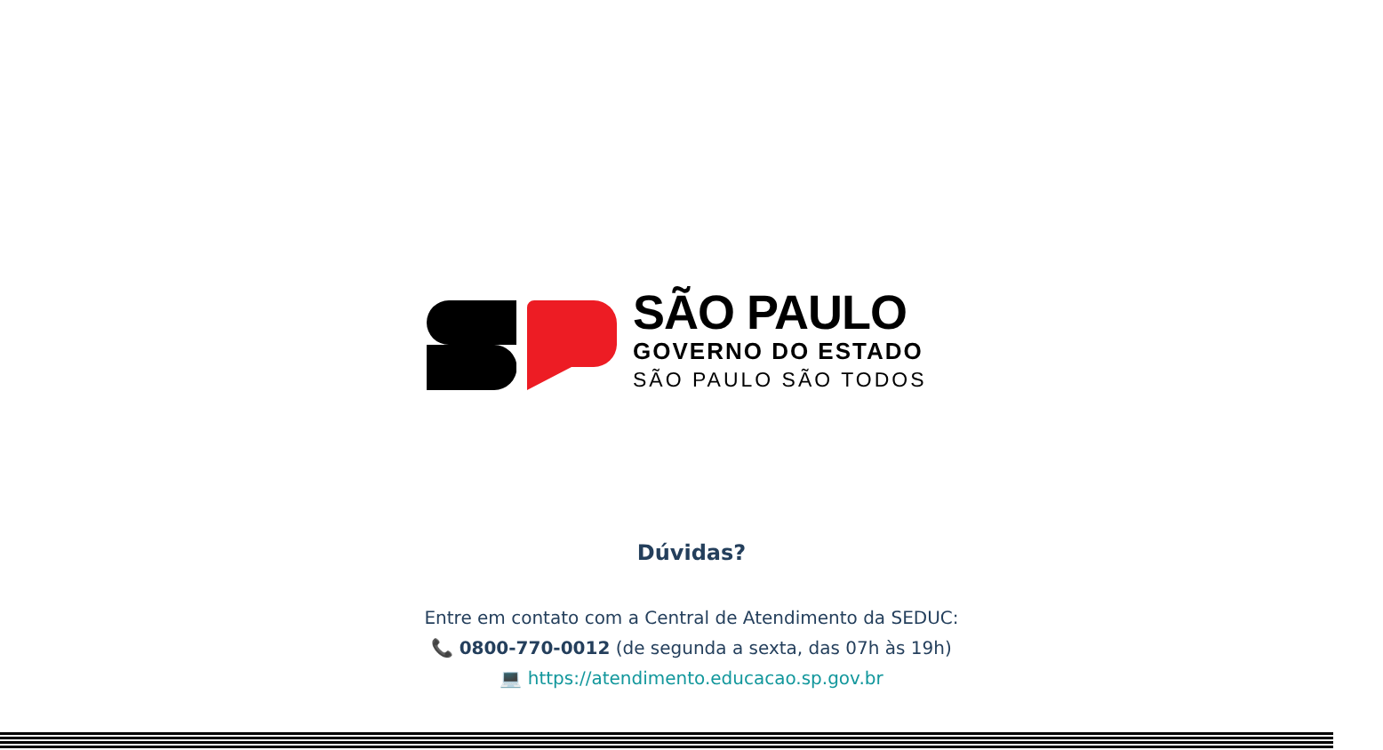SÃO PAULO
GOVERNO DO ESTADO
SÃO PAULO SÃO TODOS
Dúvidas?
Entre em contato com a Central de Atendimento da SEDUC:
📞 0800-770-0012 (de segunda a sexta, das 07h às 19h)
💻 https://atendimento.educacao.sp.gov.br